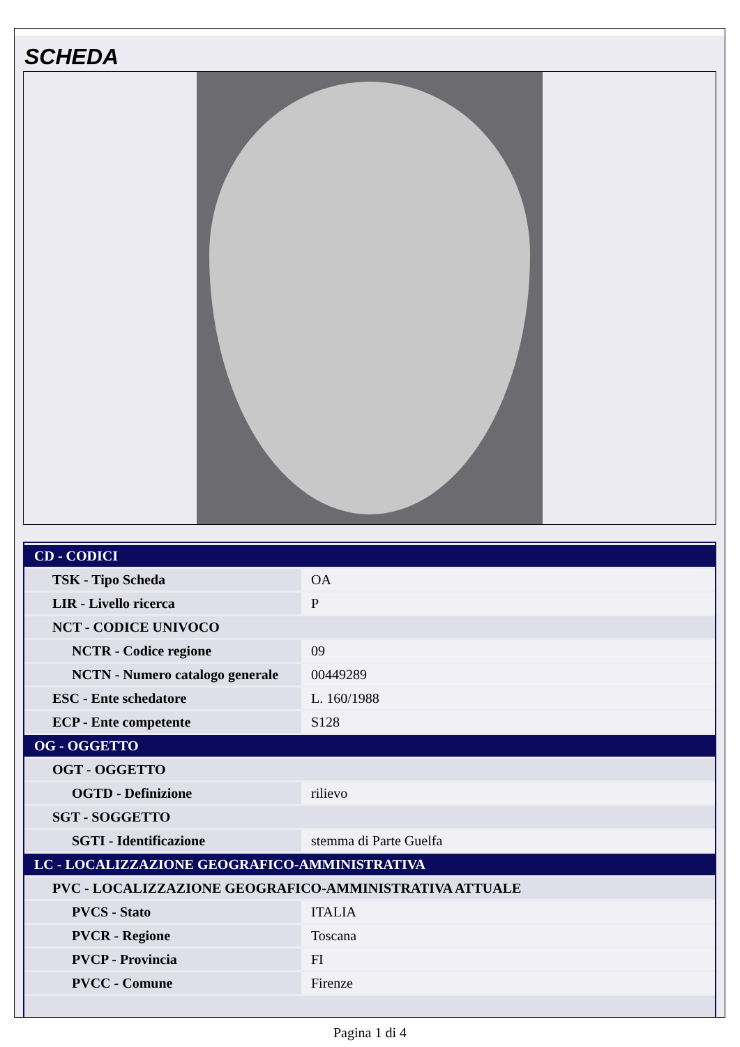SCHEDA
| CD - CODICI | |
| TSK - Tipo Scheda | OA |
| LIR - Livello ricerca | P |
| NCT - CODICE UNIVOCO | |
| NCTR - Codice regione | 09 |
| NCTN - Numero catalogo generale | 00449289 |
| ESC - Ente schedatore | L. 160/1988 |
| ECP - Ente competente | S128 |
| OG - OGGETTO | |
| OGT - OGGETTO | |
| OGTD - Definizione | rilievo |
| SGT - SOGGETTO | |
| SGTI - Identificazione | stemma di Parte Guelfa |
| LC - LOCALIZZAZIONE GEOGRAFICO-AMMINISTRATIVA | |
| PVC - LOCALIZZAZIONE GEOGRAFICO-AMMINISTRATIVA ATTUALE | |
| PVCS - Stato | ITALIA |
| PVCR - Regione | Toscana |
| PVCP - Provincia | FI |
| PVCC - Comune | Firenze |
Pagina 1 di 4